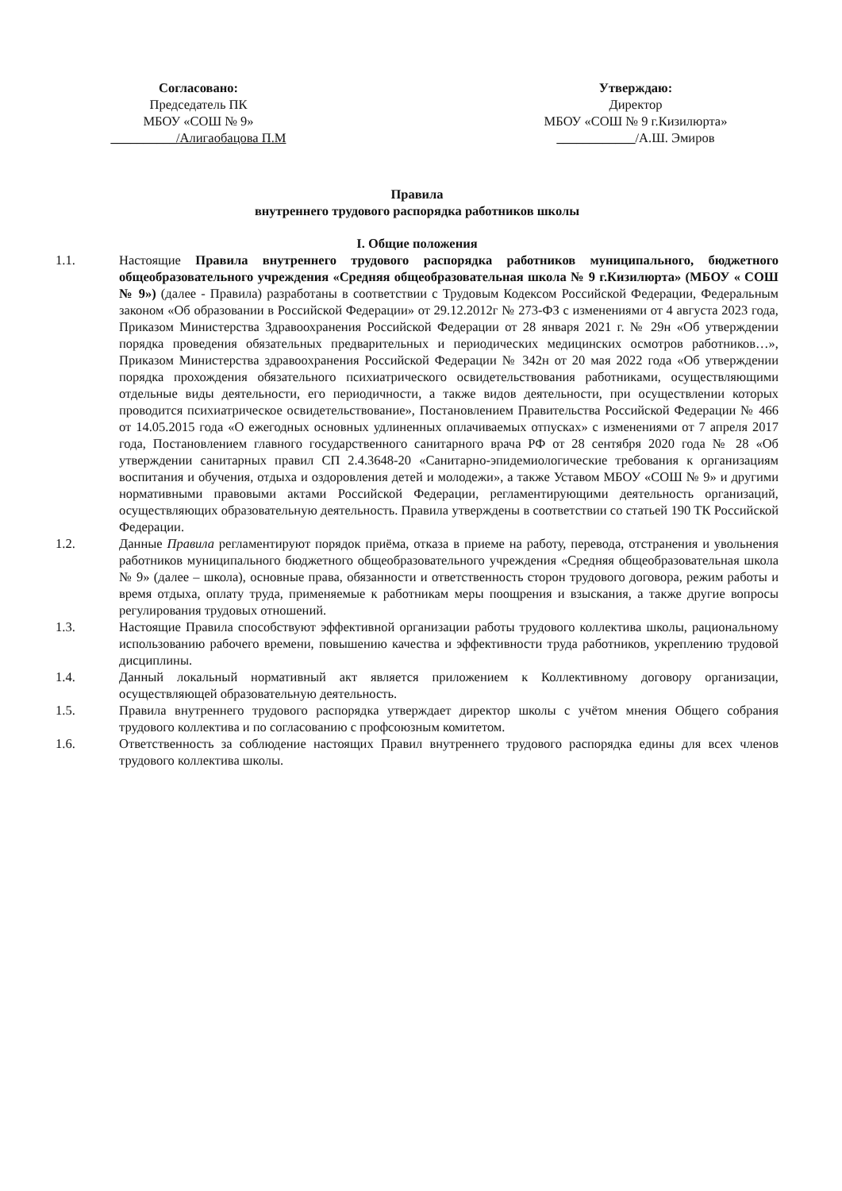Согласовано:
Председатель ПК
МБОУ «СОШ № 9»
__________/Алигаобацова П.М
Утверждаю:
Директор
МБОУ «СОШ № 9 г.Кизилюрта»
____________/А.Ш. Эмиров
Правила
внутреннего трудового распорядка работников школы
I. Общие положения
1.1. Настоящие Правила внутреннего трудового распорядка работников муниципального, бюджетного общеобразовательного учреждения «Средняя общеобразовательная школа № 9 г.Кизилюрта» (МБОУ « СОШ № 9») (далее - Правила) разработаны в соответствии с Трудовым Кодексом Российской Федерации, Федеральным законом «Об образовании в Российской Федерации» от 29.12.2012г № 273-ФЗ с изменениями от 4 августа 2023 года, Приказом Министерства Здравоохранения Российской Федерации от 28 января 2021 г. № 29н «Об утверждении порядка проведения обязательных предварительных и периодических медицинских осмотров работников…», Приказом Министерства здравоохранения Российской Федерации № 342н от 20 мая 2022 года «Об утверждении порядка прохождения обязательного психиатрического освидетельствования работниками, осуществляющими отдельные виды деятельности, его периодичности, а также видов деятельности, при осуществлении которых проводится психиатрическое освидетельствование», Постановлением Правительства Российской Федерации № 466 от 14.05.2015 года «О ежегодных основных удлиненных оплачиваемых отпусках» с изменениями от 7 апреля 2017 года, Постановлением главного государственного санитарного врача РФ от 28 сентября 2020 года № 28 «Об утверждении санитарных правил СП 2.4.3648-20 «Санитарно-эпидемиологические требования к организациям воспитания и обучения, отдыха и оздоровления детей и молодежи», а также Уставом МБОУ «СОШ № 9» и другими нормативными правовыми актами Российской Федерации, регламентирующими деятельность организаций, осуществляющих образовательную деятельность. Правила утверждены в соответствии со статьей 190 ТК Российской Федерации.
1.2. Данные Правила регламентируют порядок приёма, отказа в приеме на работу, перевода, отстранения и увольнения работников муниципального бюджетного общеобразовательного учреждения «Средняя общеобразовательная школа № 9» (далее – школа), основные права, обязанности и ответственность сторон трудового договора, режим работы и время отдыха, оплату труда, применяемые к работникам меры поощрения и взыскания, а также другие вопросы регулирования трудовых отношений.
1.3. Настоящие Правила способствуют эффективной организации работы трудового коллектива школы, рациональному использованию рабочего времени, повышению качества и эффективности труда работников, укреплению трудовой дисциплины.
1.4. Данный локальный нормативный акт является приложением к Коллективному договору организации, осуществляющей образовательную деятельность.
1.5. Правила внутреннего трудового распорядка утверждает директор школы с учётом мнения Общего собрания трудового коллектива и по согласованию с профсоюзным комитетом.
1.6. Ответственность за соблюдение настоящих Правил внутреннего трудового распорядка едины для всех членов трудового коллектива школы.